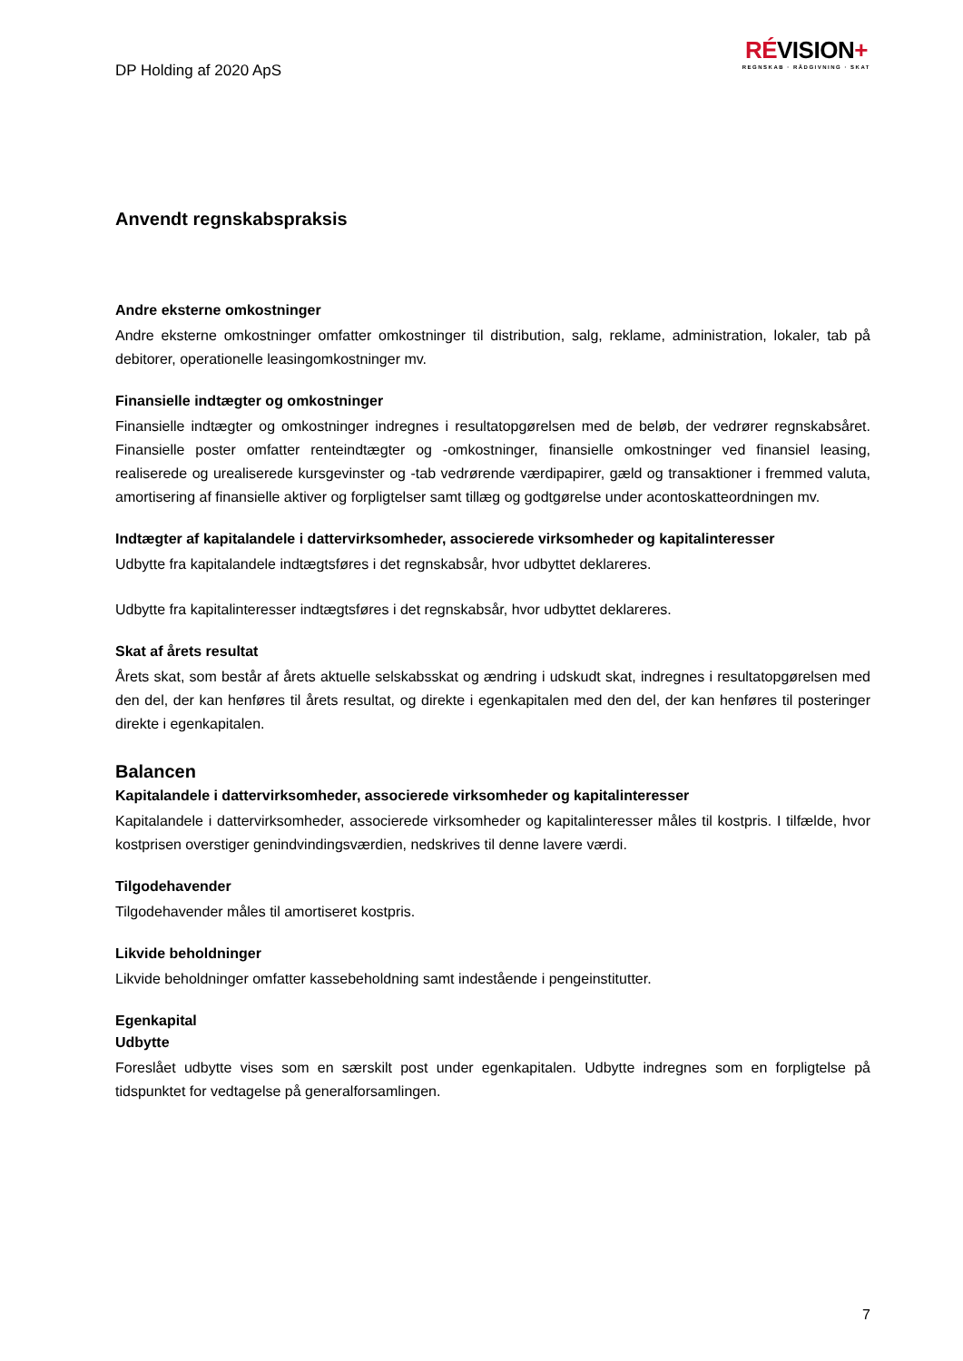DP Holding af 2020 ApS
RÉVISION+
REGNSKAB · RÅDGIVNING · SKAT
Anvendt regnskabspraksis
Andre eksterne omkostninger
Andre eksterne omkostninger omfatter omkostninger til distribution, salg, reklame, administration, lokaler, tab på debitorer, operationelle leasingomkostninger mv.
Finansielle indtægter og omkostninger
Finansielle indtægter og omkostninger indregnes i resultatopgørelsen med de beløb, der vedrører regnskabsåret. Finansielle poster omfatter renteindtægter og -omkostninger, finansielle omkostninger ved finansiel leasing, realiserede og urealiserede kursgevinster og -tab vedrørende værdipapirer, gæld og transaktioner i fremmed valuta, amortisering af finansielle aktiver og forpligtelser samt tillæg og godtgørelse under acontoskatteordningen mv.
Indtægter af kapitalandele i dattervirksomheder, associerede virksomheder og kapitalinteresser
Udbytte fra kapitalandele indtægtsføres i det regnskabsår, hvor udbyttet deklareres.
Udbytte fra kapitalinteresser indtægtsføres i det regnskabsår, hvor udbyttet deklareres.
Skat af årets resultat
Årets skat, som består af årets aktuelle selskabsskat og ændring i udskudt skat, indregnes i resultatopgørelsen med den del, der kan henføres til årets resultat, og direkte i egenkapitalen med den del, der kan henføres til posteringer direkte i egenkapitalen.
Balancen
Kapitalandele i dattervirksomheder, associerede virksomheder og kapitalinteresser
Kapitalandele i dattervirksomheder, associerede virksomheder og kapitalinteresser måles til kostpris. I tilfælde, hvor kostprisen overstiger genindvindingsværdien, nedskrives til denne lavere værdi.
Tilgodehavender
Tilgodehavender måles til amortiseret kostpris.
Likvide beholdninger
Likvide beholdninger omfatter kassebeholdning samt indestående i pengeinstitutter.
Egenkapital
Udbytte
Foreslået udbytte vises som en særskilt post under egenkapitalen. Udbytte indregnes som en forpligtelse på tidspunktet for vedtagelse på generalforsamlingen.
7